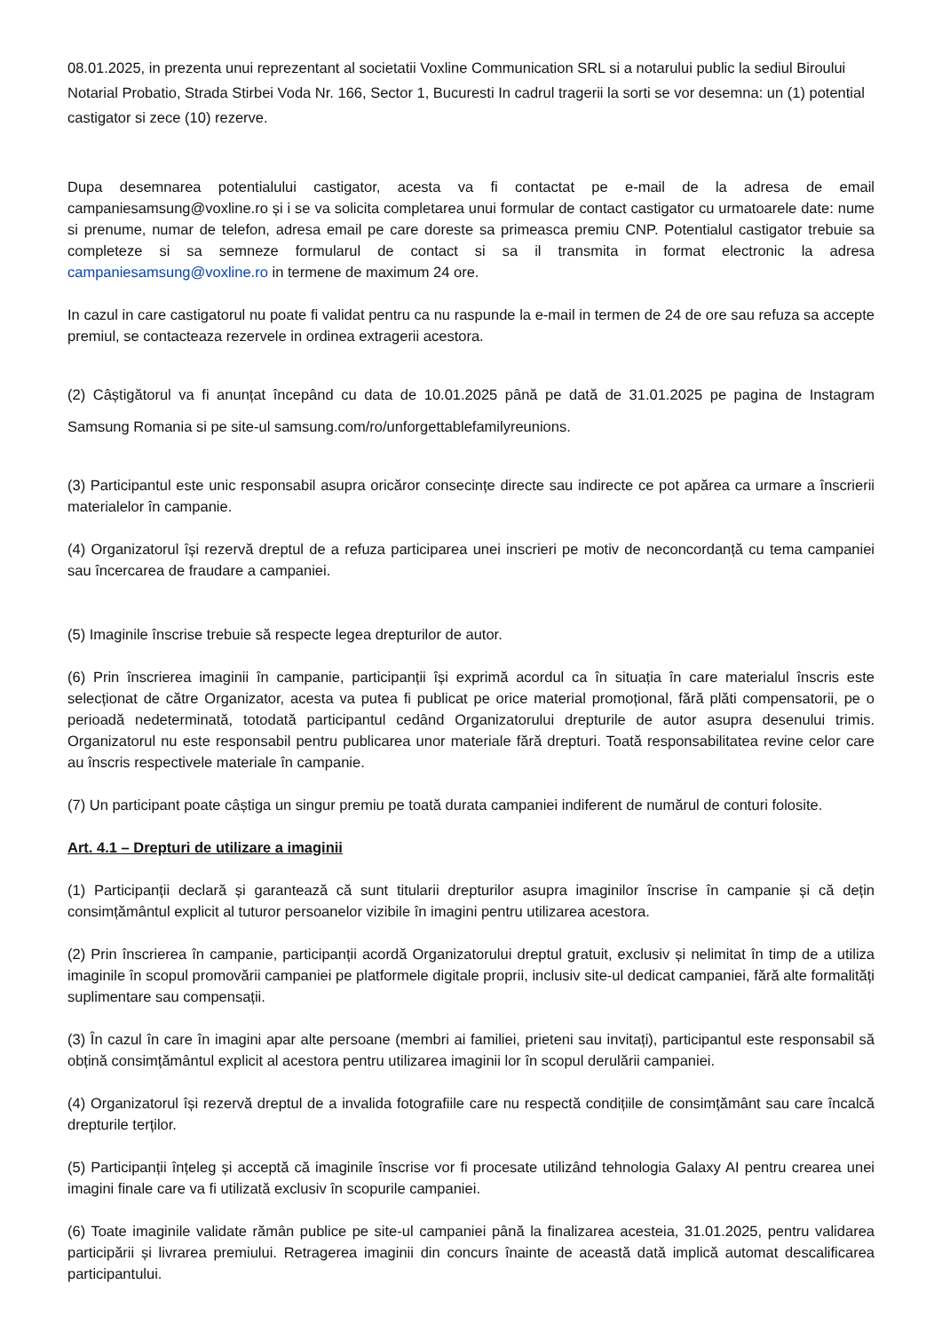08.01.2025, in prezenta unui reprezentant al societatii Voxline Communication SRL si a notarului public la sediul Biroului Notarial Probatio, Strada Stirbei Voda Nr. 166, Sector 1, Bucuresti In cadrul tragerii la sorti se vor desemna: un (1) potential castigator si zece (10) rezerve.
Dupa desemnarea potentialului castigator, acesta va fi contactat pe e-mail de la adresa de email campaniesamsung@voxline.ro și i se va solicita completarea unui formular de contact castigator cu urmatoarele date: nume si prenume, numar de telefon, adresa email pe care doreste sa primeasca premiu CNP. Potentialul castigator trebuie sa completeze si sa semneze formularul de contact si sa il transmita in format electronic la adresa campaniesamsung@voxline.ro in termene de maximum 24 ore.
In cazul in care castigatorul nu poate fi validat pentru ca nu raspunde la e-mail in termen de 24 de ore sau refuza sa accepte premiul, se contacteaza rezervele in ordinea extragerii acestora.
(2) Câștigătorul va fi anunțat începând cu data de 10.01.2025 până pe dată de 31.01.2025 pe pagina de Instagram Samsung Romania si pe site-ul samsung.com/ro/unforgettablefamilyreunions.
(3) Participantul este unic responsabil asupra oricăror consecințe directe sau indirecte ce pot apărea ca urmare a înscrierii materialelor în campanie.
(4) Organizatorul își rezervă dreptul de a refuza participarea unei inscrieri pe motiv de neconcordanță cu tema campaniei sau încercarea de fraudare a campaniei.
(5) Imaginile înscrise trebuie să respecte legea drepturilor de autor.
(6) Prin înscrierea imaginii în campanie, participanții își exprimă acordul ca în situația în care materialul înscris este selecționat de către Organizator, acesta va putea fi publicat pe orice material promoțional, fără plăti compensatorii, pe o perioadă nedeterminată, totodată participantul cedând Organizatorului drepturile de autor asupra desenului trimis. Organizatorul nu este responsabil pentru publicarea unor materiale fără drepturi. Toată responsabilitatea revine celor care au înscris respectivele materiale în campanie.
(7) Un participant poate câștiga un singur premiu pe toată durata campaniei indiferent de numărul de conturi folosite.
Art. 4.1 – Drepturi de utilizare a imaginii
(1) Participanții declară și garantează că sunt titularii drepturilor asupra imaginilor înscrise în campanie și că dețin consimțământul explicit al tuturor persoanelor vizibile în imagini pentru utilizarea acestora.
(2) Prin înscrierea în campanie, participanții acordă Organizatorului dreptul gratuit, exclusiv și nelimitat în timp de a utiliza imaginile în scopul promovării campaniei pe platformele digitale proprii, inclusiv site-ul dedicat campaniei, fără alte formalități suplimentare sau compensații.
(3) În cazul în care în imagini apar alte persoane (membri ai familiei, prieteni sau invitați), participantul este responsabil să obțină consimțământul explicit al acestora pentru utilizarea imaginii lor în scopul derulării campaniei.
(4) Organizatorul își rezervă dreptul de a invalida fotografiile care nu respectă condițiile de consimțământ sau care încalcă drepturile terților.
(5) Participanții înțeleg și acceptă că imaginile înscrise vor fi procesate utilizând tehnologia Galaxy AI pentru crearea unei imagini finale care va fi utilizată exclusiv în scopurile campaniei.
(6) Toate imaginile validate rămân publice pe site-ul campaniei până la finalizarea acesteia, 31.01.2025, pentru validarea participării și livrarea premiului. Retragerea imaginii din concurs înainte de această dată implică automat descalificarea participantului.